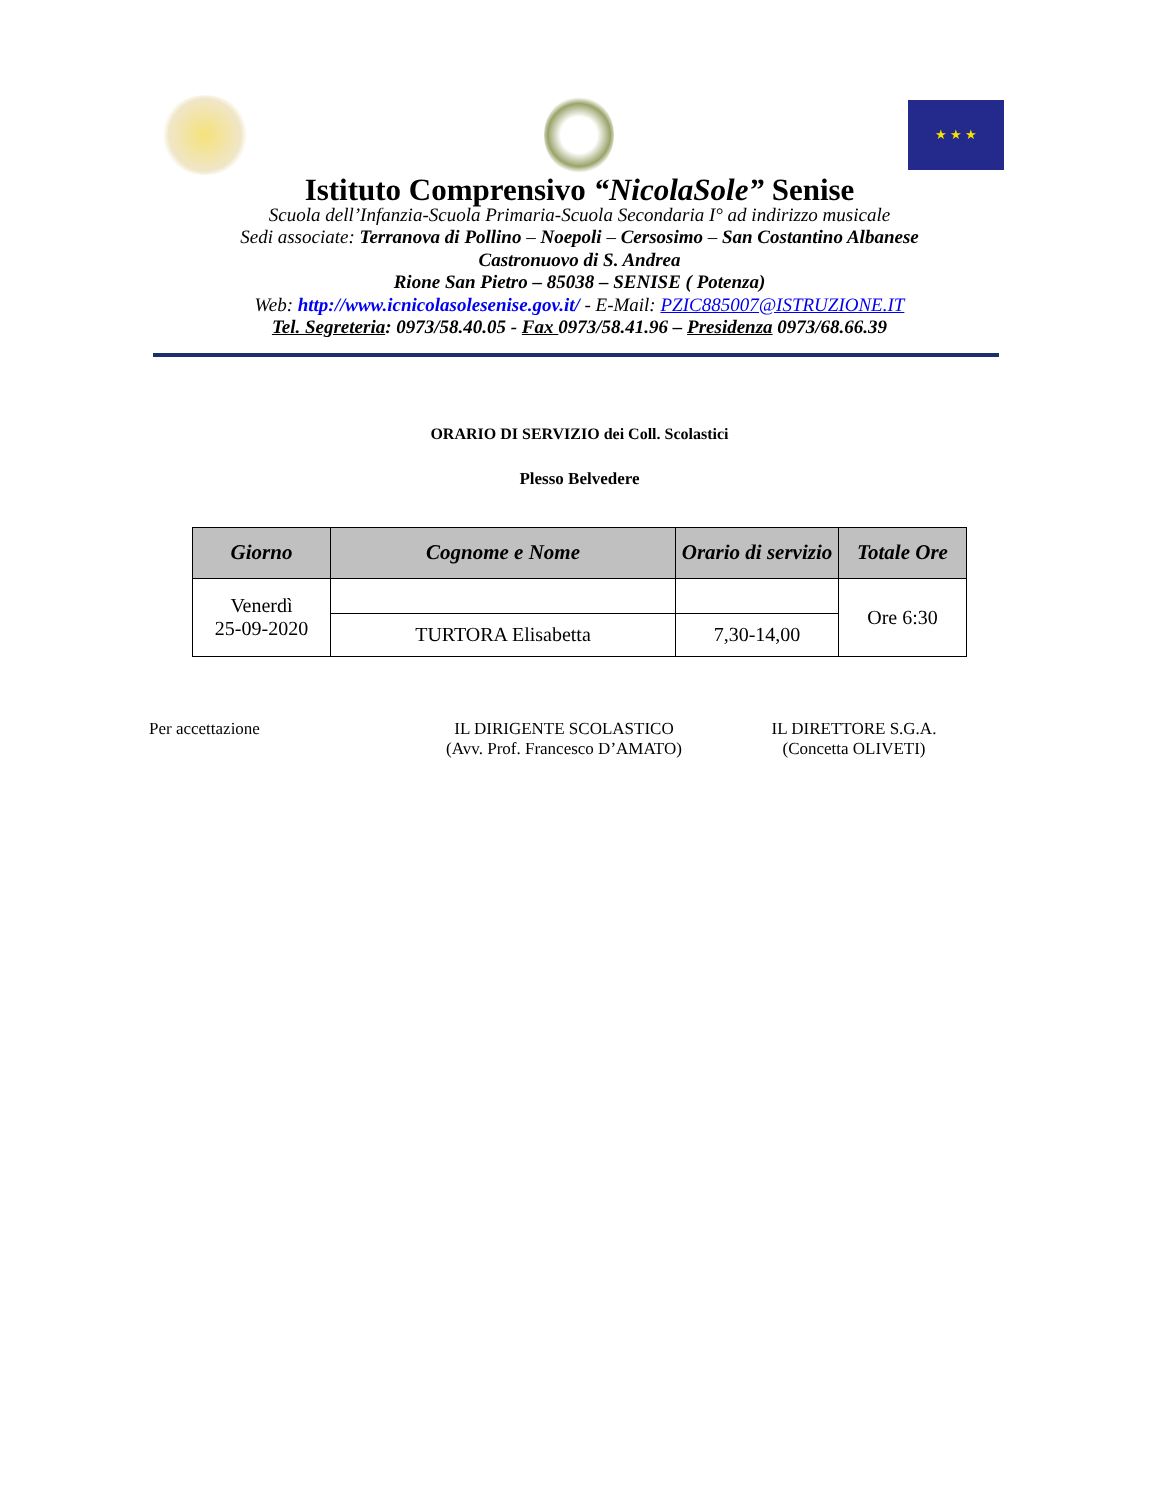★ ★ ★
Istituto Comprensivo “NicolaSole” Senise
Scuola dell’Infanzia-Scuola Primaria-Scuola Secondaria I° ad indirizzo musicale
Sedi associate: Terranova di Pollino – Noepoli – Cersosimo – San Costantino Albanese
Castronuovo di S. Andrea
Rione San Pietro – 85038 – SENISE ( Potenza)
Web: http://www.icnicolasolesenise.gov.it/ - E-Mail: PZIC885007@ISTRUZIONE.IT
Tel. Segreteria: 0973/58.40.05 - Fax 0973/58.41.96 – Presidenza 0973/68.66.39
ORARIO DI SERVIZIO dei Coll. Scolastici
Plesso Belvedere
| Giorno | Cognome e Nome | Orario di servizio | Totale Ore |
| --- | --- | --- | --- |
| Venerdì 25-09-2020 | | | Ore 6:30 |
| | TURTORA Elisabetta | 7,30-14,00 | |
Per accettazione IL DIRIGENTE SCOLASTICO
(Avv. Prof. Francesco D’AMATO)
IL DIRETTORE S.G.A.
(Concetta OLIVETI)